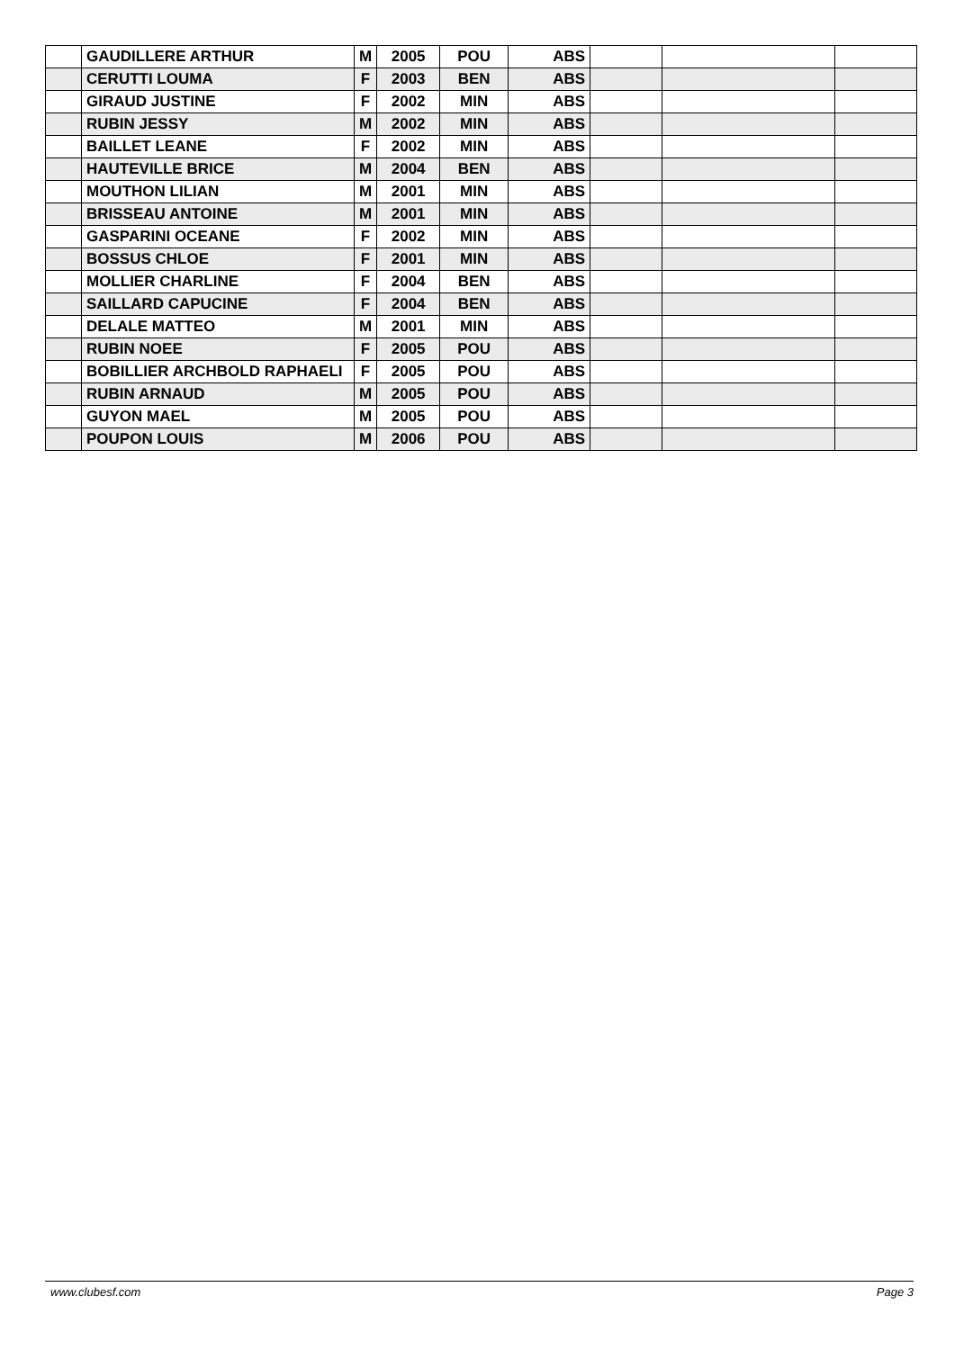| | GAUDILLERE ARTHUR | M | 2005 | POU | ABS | | | |
| | CERUTTI LOUMA | F | 2003 | BEN | ABS | | | |
| | GIRAUD JUSTINE | F | 2002 | MIN | ABS | | | |
| | RUBIN JESSY | M | 2002 | MIN | ABS | | | |
| | BAILLET LEANE | F | 2002 | MIN | ABS | | | |
| | HAUTEVILLE BRICE | M | 2004 | BEN | ABS | | | |
| | MOUTHON LILIAN | M | 2001 | MIN | ABS | | | |
| | BRISSEAU ANTOINE | M | 2001 | MIN | ABS | | | |
| | GASPARINI OCEANE | F | 2002 | MIN | ABS | | | |
| | BOSSUS CHLOE | F | 2001 | MIN | ABS | | | |
| | MOLLIER CHARLINE | F | 2004 | BEN | ABS | | | |
| | SAILLARD CAPUCINE | F | 2004 | BEN | ABS | | | |
| | DELALE MATTEO | M | 2001 | MIN | ABS | | | |
| | RUBIN NOEE | F | 2005 | POU | ABS | | | |
| | BOBILLIER ARCHBOLD RAPHAELI | F | 2005 | POU | ABS | | | |
| | RUBIN ARNAUD | M | 2005 | POU | ABS | | | |
| | GUYON MAEL | M | 2005 | POU | ABS | | | |
| | POUPON LOUIS | M | 2006 | POU | ABS | | | |
www.clubesf.com Page 3